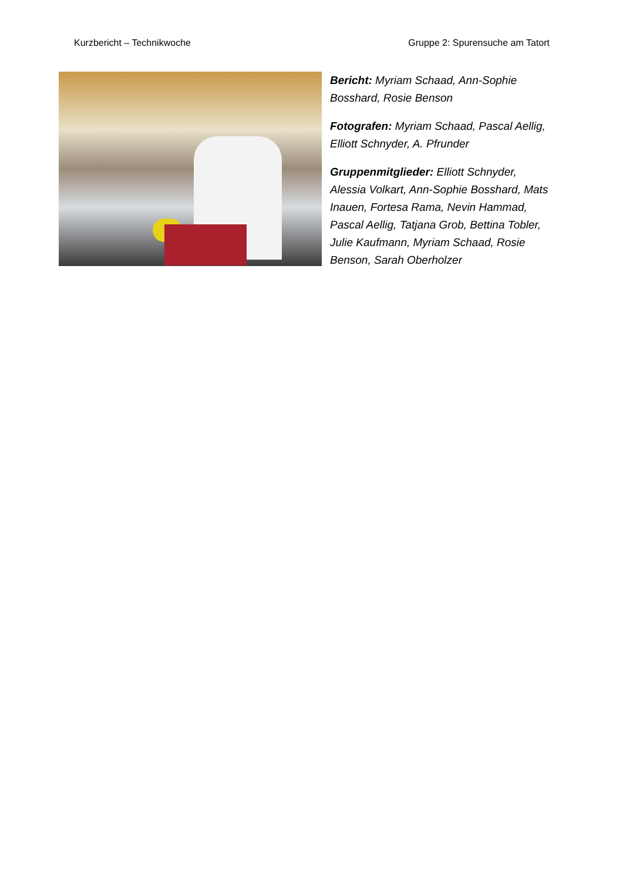Kurzbericht – Technikwoche Gruppe 2: Spurensuche am Tatort
Bericht: Myriam Schaad, Ann-Sophie Bosshard, Rosie Benson
Fotografen: Myriam Schaad, Pascal Aellig, Elliott Schnyder, A. Pfrunder
Gruppenmitglieder: Elliott Schnyder, Alessia Volkart, Ann-Sophie Bosshard, Mats Inauen, Fortesa Rama, Nevin Hammad, Pascal Aellig, Tatjana Grob, Bettina Tobler, Julie Kaufmann, Myriam Schaad, Rosie Benson, Sarah Oberholzer